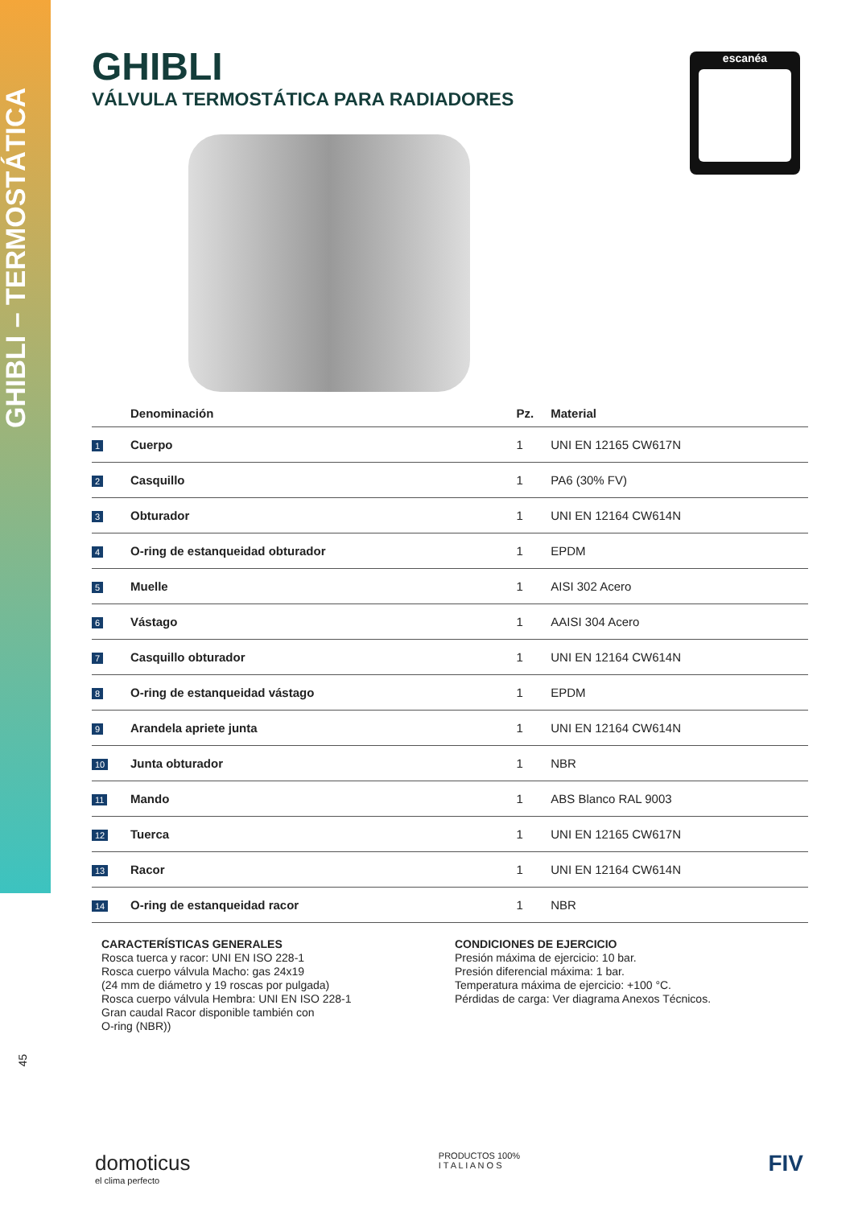GHIBLI – TERMOSTÁTICA
45
escanéa
GHIBLI
VÁLVULA TERMOSTÁTICA PARA RADIADORES
| | Denominación | Pz. | Material |
| --- | --- | --- | --- |
| 1 | Cuerpo | 1 | UNI EN 12165 CW617N |
| 2 | Casquillo | 1 | PA6 (30% FV) |
| 3 | Obturador | 1 | UNI EN 12164 CW614N |
| 4 | O-ring de estanqueidad obturador | 1 | EPDM |
| 5 | Muelle | 1 | AISI 302 Acero |
| 6 | Vástago | 1 | AAISI 304 Acero |
| 7 | Casquillo obturador | 1 | UNI EN 12164 CW614N |
| 8 | O-ring de estanqueidad vástago | 1 | EPDM |
| 9 | Arandela apriete junta | 1 | UNI EN 12164 CW614N |
| 10 | Junta obturador | 1 | NBR |
| 11 | Mando | 1 | ABS Blanco RAL 9003 |
| 12 | Tuerca | 1 | UNI EN 12165 CW617N |
| 13 | Racor | 1 | UNI EN 12164 CW614N |
| 14 | O-ring de estanqueidad racor | 1 | NBR |
CARACTERÍSTICAS GENERALES
Rosca tuerca y racor: UNI EN ISO 228-1
Rosca cuerpo válvula Macho: gas 24x19
(24 mm de diámetro y 19 roscas por pulgada)
Rosca cuerpo válvula Hembra: UNI EN ISO 228-1
Gran caudal Racor disponible también con
O-ring (NBR))
CONDICIONES DE EJERCICIO
Presión máxima de ejercicio: 10 bar.
Presión diferencial máxima: 1 bar.
Temperatura máxima de ejercicio: +100 °C.
Pérdidas de carga: Ver diagrama Anexos Técnicos.
domoticus
el clima perfecto
PRODUCTOS 100%
I T A L I A N O S
FIV